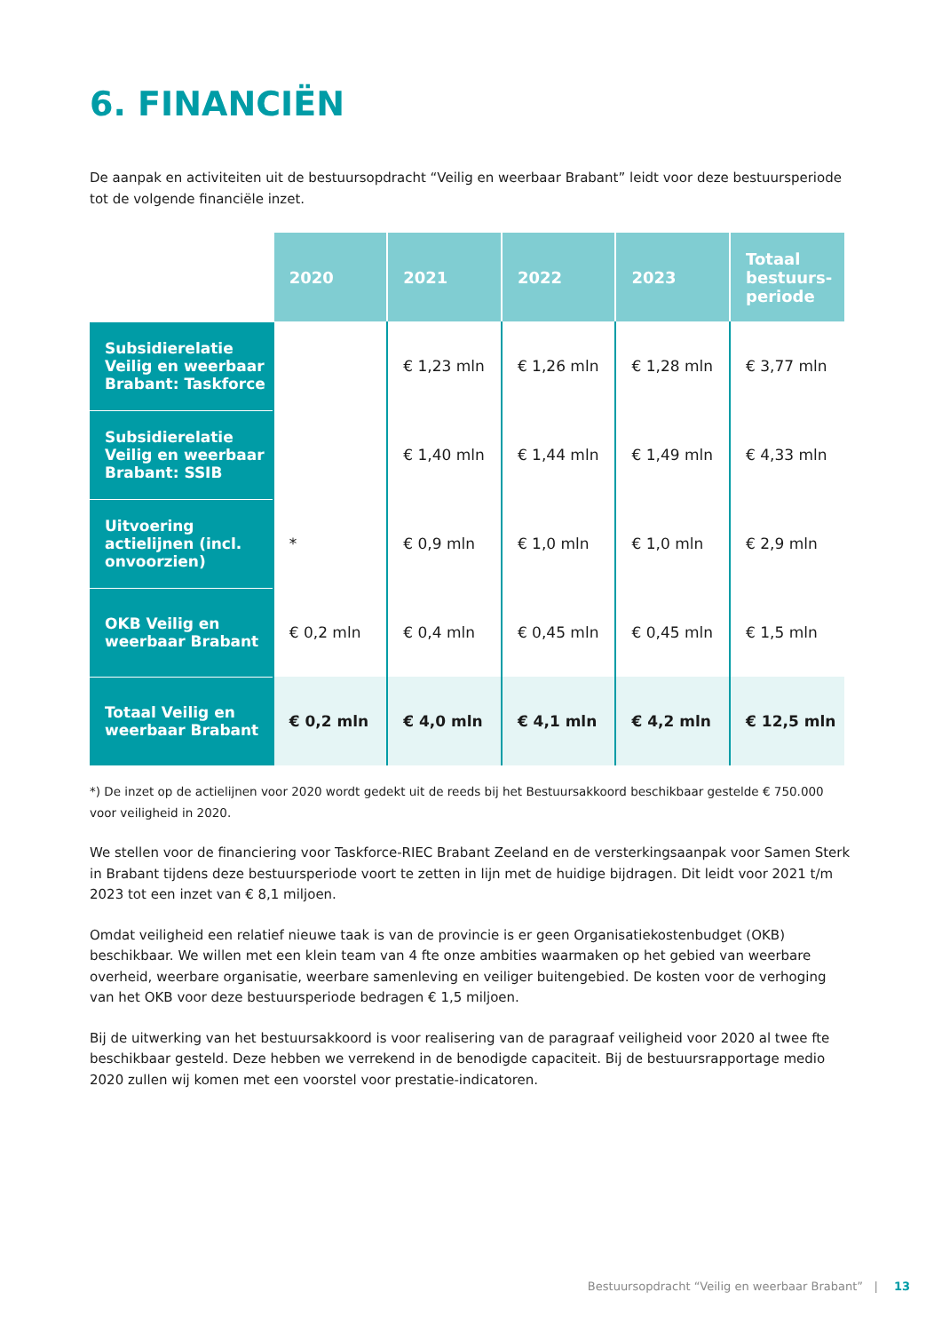6. FINANCIËN
De aanpak en activiteiten uit de bestuursopdracht “Veilig en weerbaar Brabant” leidt voor deze bestuursperiode tot de volgende financiële inzet.
| | 2020 | 2021 | 2022 | 2023 | Totaal bestuurs-periode |
| --- | --- | --- | --- | --- | --- |
| Subsidierelatie Veilig en weerbaar Brabant: Taskforce | | € 1,23 mln | € 1,26 mln | € 1,28 mln | € 3,77 mln |
| Subsidierelatie Veilig en weerbaar Brabant: SSIB | | € 1,40 mln | € 1,44 mln | € 1,49 mln | € 4,33 mln |
| Uitvoering actielijnen (incl. onvoorzien) | * | € 0,9 mln | € 1,0 mln | € 1,0 mln | € 2,9 mln |
| OKB Veilig en weerbaar Brabant | € 0,2 mln | € 0,4 mln | € 0,45 mln | € 0,45 mln | € 1,5 mln |
| Totaal Veilig en weerbaar Brabant | € 0,2 mln | € 4,0 mln | € 4,1 mln | € 4,2 mln | € 12,5 mln |
*) De inzet op de actielijnen voor 2020 wordt gedekt uit de reeds bij het Bestuursakkoord beschikbaar gestelde € 750.000 voor veiligheid in 2020.
We stellen voor de financiering voor Taskforce-RIEC Brabant Zeeland en de versterkingsaanpak voor Samen Sterk in Brabant tijdens deze bestuursperiode voort te zetten in lijn met de huidige bijdragen. Dit leidt voor 2021 t/m 2023 tot een inzet van € 8,1 miljoen.
Omdat veiligheid een relatief nieuwe taak is van de provincie is er geen Organisatiekostenbudget (OKB) beschikbaar. We willen met een klein team van 4 fte onze ambities waarmaken op het gebied van weerbare overheid, weerbare organisatie, weerbare samenleving en veiliger buitengebied. De kosten voor de verhoging van het OKB voor deze bestuursperiode bedragen € 1,5 miljoen.
Bij de uitwerking van het bestuursakkoord is voor realisering van de paragraaf veiligheid voor 2020 al twee fte beschikbaar gesteld. Deze hebben we verrekend in de benodigde capaciteit. Bij de bestuursrapportage medio 2020 zullen wij komen met een voorstel voor prestatie-indicatoren.
Bestuursopdracht “Veilig en weerbaar Brabant” | 13